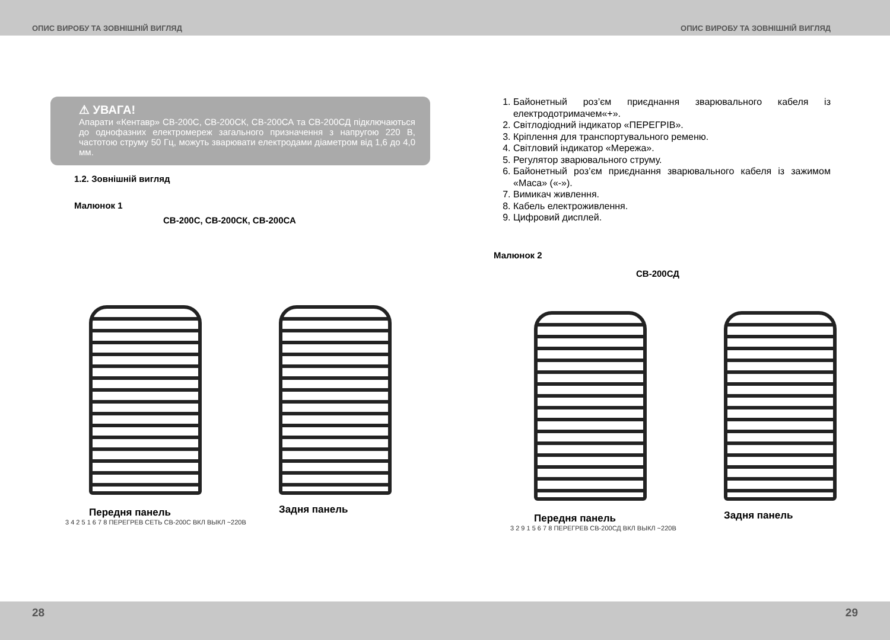ОПИС ВИРОБУ ТА ЗОВНІШНІЙ ВИГЛЯД ОПИС ВИРОБУ ТА ЗОВНІШНІЙ ВИГЛЯД
⚠ УВАГА!
Апарати «Кентавр» СВ-200С, СВ-200СК, СВ-200СА та СВ-200СД підключаються до однофазних електромереж загального призначення з напругою 220 В, частотою струму 50 Гц, можуть зварювати електродами діаметром від 1,6 до 4,0 мм.
1.2. Зовнішній вигляд
Малюнок 1
СВ-200С, СВ-200СК, СВ-200СА
Передня панель
Задня панель
3 4 2 5 1 6 7 8 ПЕРЕГРЕВ СЕТЬ СВ-200С ВКЛ ВЫКЛ ~220В
1. Байонетный роз’єм приєднання зварювального кабеля із електродотримачем«+».
2. Світлодіодний індикатор «ПЕРЕГРІВ».
3. Кріплення для транспортувального ременю.
4. Світловий індикатор «Мережа».
5. Регулятор зварювального струму.
6. Байонетный роз’єм приєднання зварювального кабеля із зажимом «Маса» («-»).
7. Вимикач живлення.
8. Кабель електроживлення.
9. Цифровий дисплей.
Малюнок 2
СВ-200СД
Передня панель
Задня панель
3 2 9 1 5 6 7 8 ПЕРЕГРЕВ СВ-200СД ВКЛ ВЫКЛ ~220В
28 29